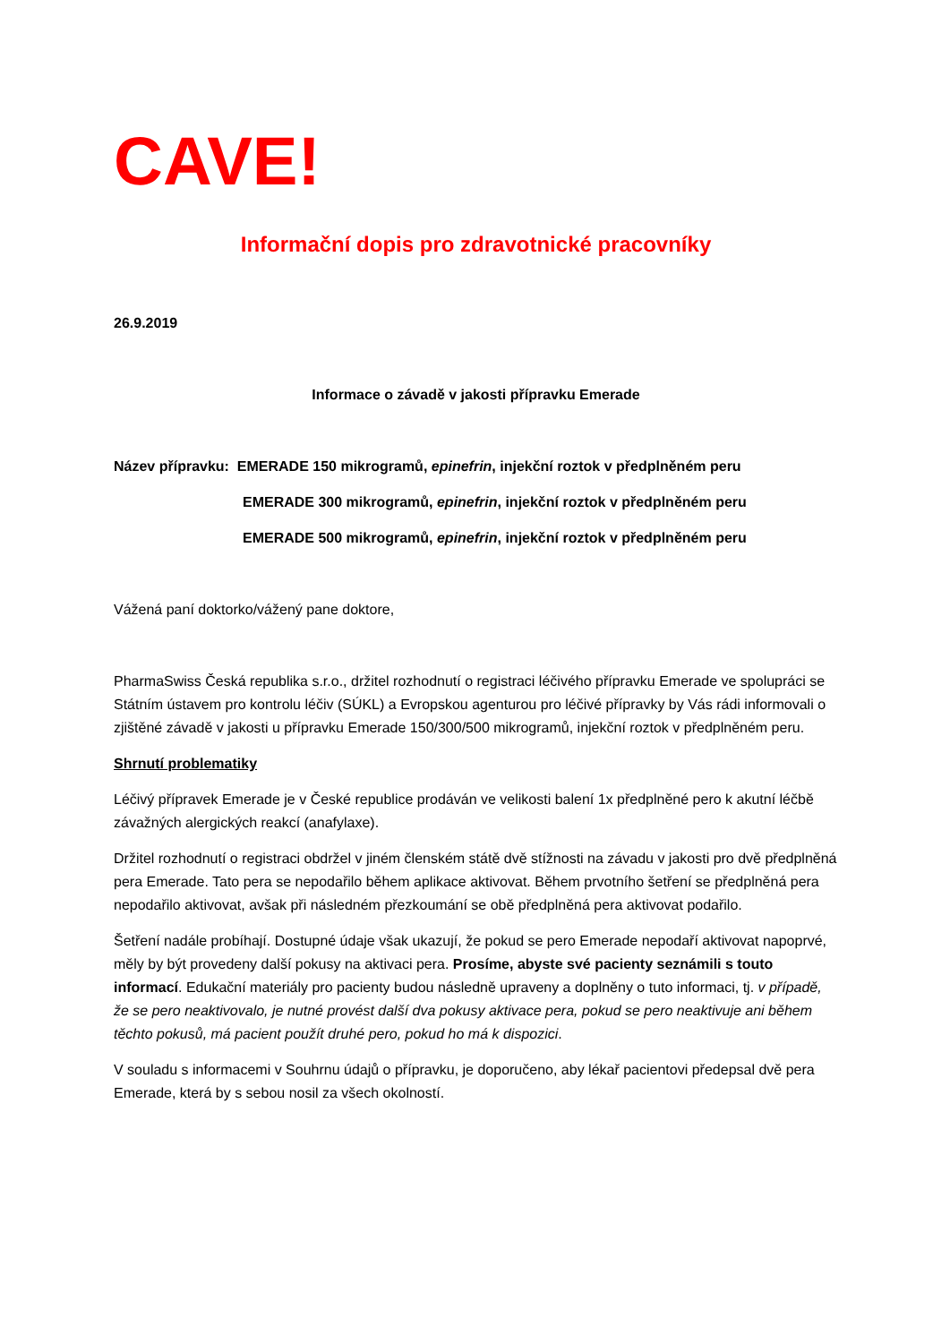CAVE!
Informační dopis pro zdravotnické pracovníky
26.9.2019
Informace o závadě v jakosti přípravku Emerade
Název přípravku: EMERADE 150 mikrogramů, epinefrin, injekční roztok v předplněném peru
EMERADE 300 mikrogramů, epinefrin, injekční roztok v předplněném peru
EMERADE 500 mikrogramů, epinefrin, injekční roztok v předplněném peru
Vážená paní doktorko/vážený pane doktore,
PharmaSwiss Česká republika s.r.o., držitel rozhodnutí o registraci léčivého přípravku Emerade ve spolupráci se Státním ústavem pro kontrolu léčiv (SÚKL) a Evropskou agenturou pro léčivé přípravky by Vás rádi informovali o zjištěné závadě v jakosti u přípravku Emerade 150/300/500 mikrogramů, injekční roztok v předplněném peru.
Shrnutí problematiky
Léčivý přípravek Emerade je v České republice prodáván ve velikosti balení 1x předplněné pero k akutní léčbě závažných alergických reakcí (anafylaxe).
Držitel rozhodnutí o registraci obdržel v jiném členském státě dvě stížnosti na závadu v jakosti pro dvě předplněná pera Emerade. Tato pera se nepodařilo během aplikace aktivovat. Během prvotního šetření se předplněná pera nepodařilo aktivovat, avšak při následném přezkoumání se obě předplněná pera aktivovat podařilo.
Šetření nadále probíhají. Dostupné údaje však ukazují, že pokud se pero Emerade nepodaří aktivovat napoprvé, měly by být provedeny další pokusy na aktivaci pera. Prosíme, abyste své pacienty seznámili s touto informací. Edukační materiály pro pacienty budou následně upraveny a doplněny o tuto informaci, tj. v případě, že se pero neaktivovalo, je nutné provést další dva pokusy aktivace pera, pokud se pero neaktivuje ani během těchto pokusů, má pacient použít druhé pero, pokud ho má k dispozici.
V souladu s informacemi v Souhrnu údajů o přípravku, je doporučeno, aby lékař pacientovi předepsal dvě pera Emerade, která by s sebou nosil za všech okolností.